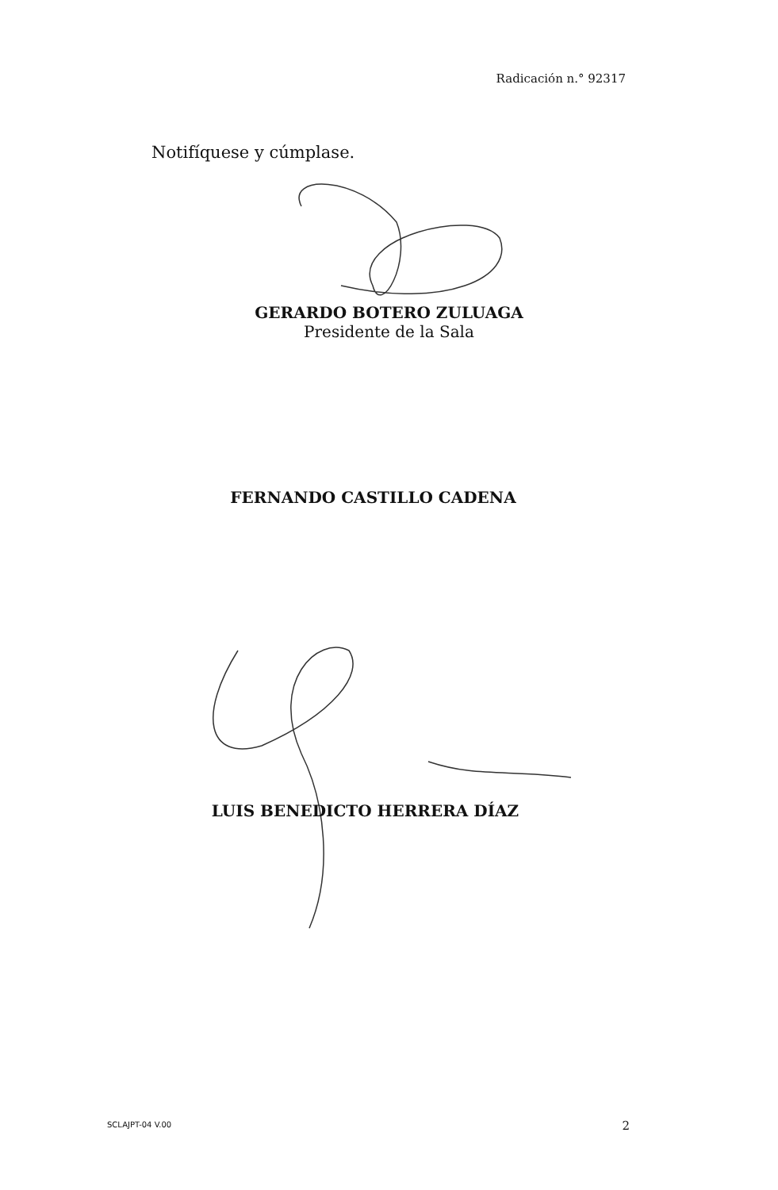Radicación n.° 92317
Notifíquese y cúmplase.
GERARDO BOTERO ZULUAGA
Presidente de la Sala
FERNANDO CASTILLO CADENA
LUIS BENEDICTO HERRERA DÍAZ
SCLAJPT-04 V.00 2